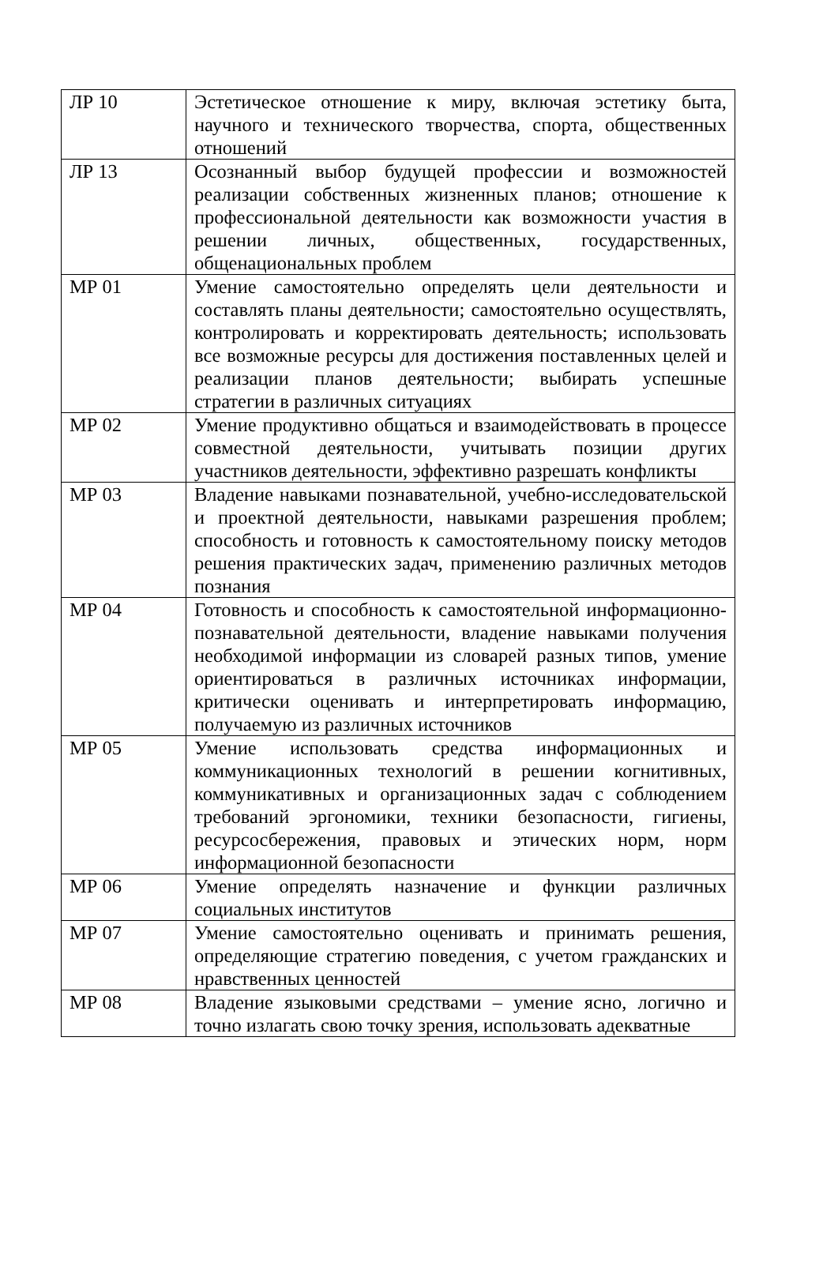| ЛР 10 | Эстетическое отношение к миру, включая эстетику быта, научного и технического творчества, спорта, общественных отношений |
| ЛР 13 | Осознанный выбор будущей профессии и возможностей реализации собственных жизненных планов; отношение к профессиональной деятельности как возможности участия в решении личных, общественных, государственных, общенациональных проблем |
| МР 01 | Умение самостоятельно определять цели деятельности и составлять планы деятельности; самостоятельно осуществлять, контролировать и корректировать деятельность; использовать все возможные ресурсы для достижения поставленных целей и реализации планов деятельности; выбирать успешные стратегии в различных ситуациях |
| МР 02 | Умение продуктивно общаться и взаимодействовать в процессе совместной деятельности, учитывать позиции других участников деятельности, эффективно разрешать конфликты |
| МР 03 | Владение навыками познавательной, учебно-исследовательской и проектной деятельности, навыками разрешения проблем; способность и готовность к самостоятельному поиску методов решения практических задач, применению различных методов познания |
| МР 04 | Готовность и способность к самостоятельной информационно-познавательной деятельности, владение навыками получения необходимой информации из словарей разных типов, умение ориентироваться в различных источниках информации, критически оценивать и интерпретировать информацию, получаемую из различных источников |
| МР 05 | Умение использовать средства информационных и коммуникационных технологий в решении когнитивных, коммуникативных и организационных задач с соблюдением требований эргономики, техники безопасности, гигиены, ресурсосбережения, правовых и этических норм, норм информационной безопасности |
| МР 06 | Умение определять назначение и функции различных социальных институтов |
| МР 07 | Умение самостоятельно оценивать и принимать решения, определяющие стратегию поведения, с учетом гражданских и нравственных ценностей |
| МР 08 | Владение языковыми средствами – умение ясно, логично и точно излагать свою точку зрения, использовать адекватные |